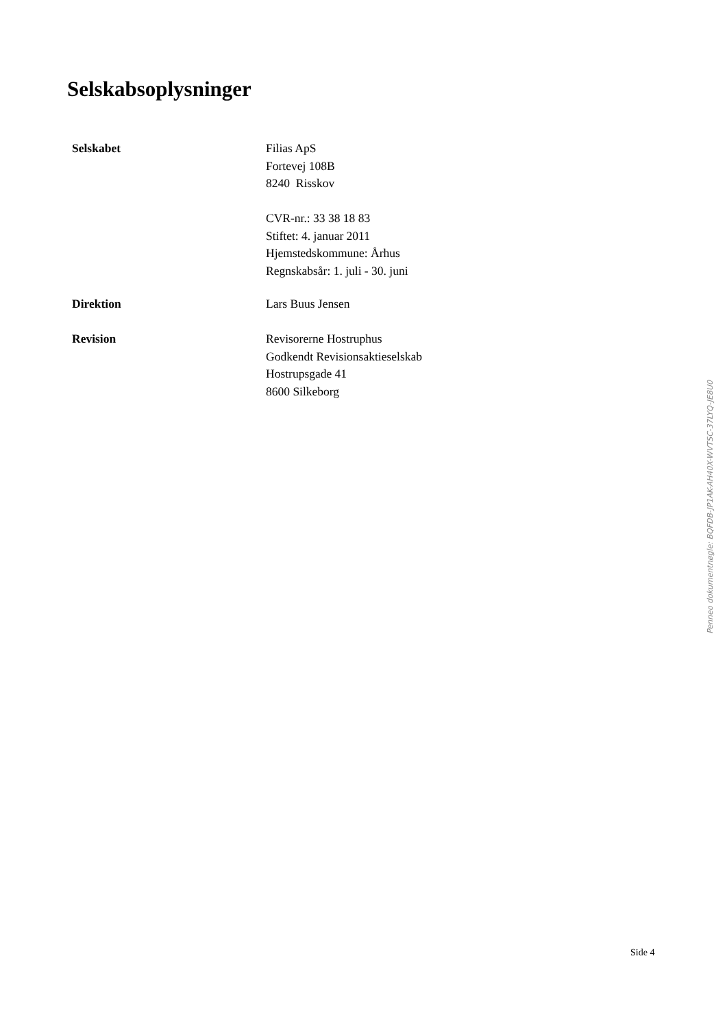Selskabsoplysninger
Selskabet Filias ApS
Fortevej 108B
8240 Risskov
CVR-nr.: 33 38 18 83
Stiftet: 4. januar 2011
Hjemstedskommune: Århus
Regnskabsår: 1. juli - 30. juni
Direktion Lars Buus Jensen
Revision Revisorerne Hostruphus
Godkendt Revisionsaktieselskab
Hostrupsgade 41
8600 Silkeborg
Penneo dokumentnøgle: BQFDB-JP1AK-AH40X-WVTSC-37LYQ-JE8U0
Side 4